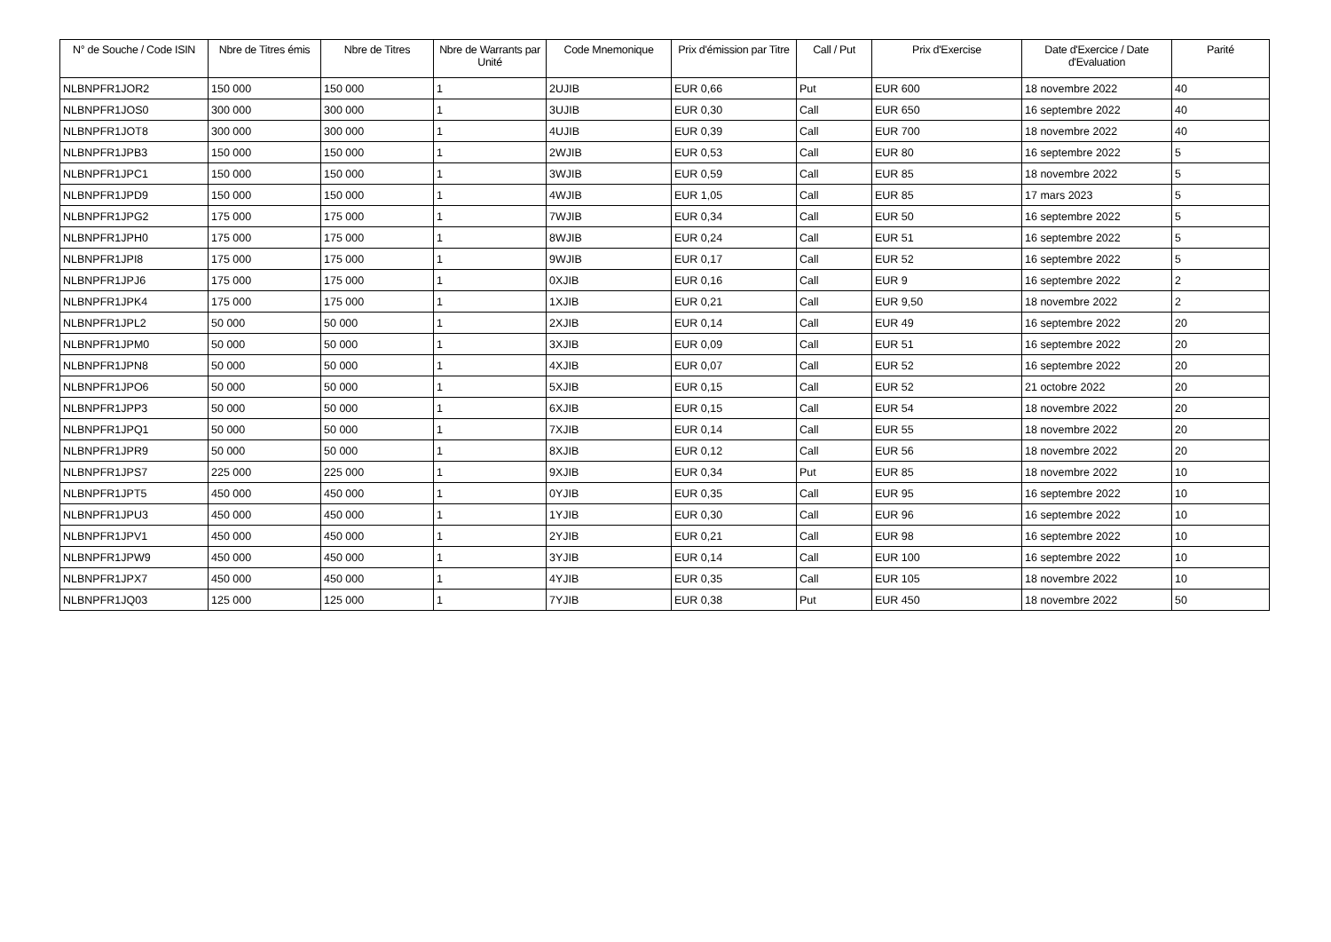| N° de Souche / Code ISIN | Nbre de Titres émis | Nbre de Titres | Nbre de Warrants par Unité | Code Mnemonique | Prix d'émission par Titre | Call / Put | Prix d'Exercise | Date d'Exercice / Date d'Evaluation | Parité |
| --- | --- | --- | --- | --- | --- | --- | --- | --- | --- |
| NLBNPFR1JOR2 | 150 000 | 150 000 | 1 | 2UJIB | EUR 0,66 | Put | EUR 600 | 18 novembre 2022 | 40 |
| NLBNPFR1JOS0 | 300 000 | 300 000 | 1 | 3UJIB | EUR 0,30 | Call | EUR 650 | 16 septembre 2022 | 40 |
| NLBNPFR1JOT8 | 300 000 | 300 000 | 1 | 4UJIB | EUR 0,39 | Call | EUR 700 | 18 novembre 2022 | 40 |
| NLBNPFR1JPB3 | 150 000 | 150 000 | 1 | 2WJIB | EUR 0,53 | Call | EUR 80 | 16 septembre 2022 | 5 |
| NLBNPFR1JPC1 | 150 000 | 150 000 | 1 | 3WJIB | EUR 0,59 | Call | EUR 85 | 18 novembre 2022 | 5 |
| NLBNPFR1JPD9 | 150 000 | 150 000 | 1 | 4WJIB | EUR 1,05 | Call | EUR 85 | 17 mars 2023 | 5 |
| NLBNPFR1JPG2 | 175 000 | 175 000 | 1 | 7WJIB | EUR 0,34 | Call | EUR 50 | 16 septembre 2022 | 5 |
| NLBNPFR1JPH0 | 175 000 | 175 000 | 1 | 8WJIB | EUR 0,24 | Call | EUR 51 | 16 septembre 2022 | 5 |
| NLBNPFR1JPI8 | 175 000 | 175 000 | 1 | 9WJIB | EUR 0,17 | Call | EUR 52 | 16 septembre 2022 | 5 |
| NLBNPFR1JPJ6 | 175 000 | 175 000 | 1 | 0XJIB | EUR 0,16 | Call | EUR 9 | 16 septembre 2022 | 2 |
| NLBNPFR1JPK4 | 175 000 | 175 000 | 1 | 1XJIB | EUR 0,21 | Call | EUR 9,50 | 18 novembre 2022 | 2 |
| NLBNPFR1JPL2 | 50 000 | 50 000 | 1 | 2XJIB | EUR 0,14 | Call | EUR 49 | 16 septembre 2022 | 20 |
| NLBNPFR1JPM0 | 50 000 | 50 000 | 1 | 3XJIB | EUR 0,09 | Call | EUR 51 | 16 septembre 2022 | 20 |
| NLBNPFR1JPN8 | 50 000 | 50 000 | 1 | 4XJIB | EUR 0,07 | Call | EUR 52 | 16 septembre 2022 | 20 |
| NLBNPFR1JPO6 | 50 000 | 50 000 | 1 | 5XJIB | EUR 0,15 | Call | EUR 52 | 21 octobre 2022 | 20 |
| NLBNPFR1JPP3 | 50 000 | 50 000 | 1 | 6XJIB | EUR 0,15 | Call | EUR 54 | 18 novembre 2022 | 20 |
| NLBNPFR1JPQ1 | 50 000 | 50 000 | 1 | 7XJIB | EUR 0,14 | Call | EUR 55 | 18 novembre 2022 | 20 |
| NLBNPFR1JPR9 | 50 000 | 50 000 | 1 | 8XJIB | EUR 0,12 | Call | EUR 56 | 18 novembre 2022 | 20 |
| NLBNPFR1JPS7 | 225 000 | 225 000 | 1 | 9XJIB | EUR 0,34 | Put | EUR 85 | 18 novembre 2022 | 10 |
| NLBNPFR1JPT5 | 450 000 | 450 000 | 1 | 0YJIB | EUR 0,35 | Call | EUR 95 | 16 septembre 2022 | 10 |
| NLBNPFR1JPU3 | 450 000 | 450 000 | 1 | 1YJIB | EUR 0,30 | Call | EUR 96 | 16 septembre 2022 | 10 |
| NLBNPFR1JPV1 | 450 000 | 450 000 | 1 | 2YJIB | EUR 0,21 | Call | EUR 98 | 16 septembre 2022 | 10 |
| NLBNPFR1JPW9 | 450 000 | 450 000 | 1 | 3YJIB | EUR 0,14 | Call | EUR 100 | 16 septembre 2022 | 10 |
| NLBNPFR1JPX7 | 450 000 | 450 000 | 1 | 4YJIB | EUR 0,35 | Call | EUR 105 | 18 novembre 2022 | 10 |
| NLBNPFR1JQ03 | 125 000 | 125 000 | 1 | 7YJIB | EUR 0,38 | Put | EUR 450 | 18 novembre 2022 | 50 |